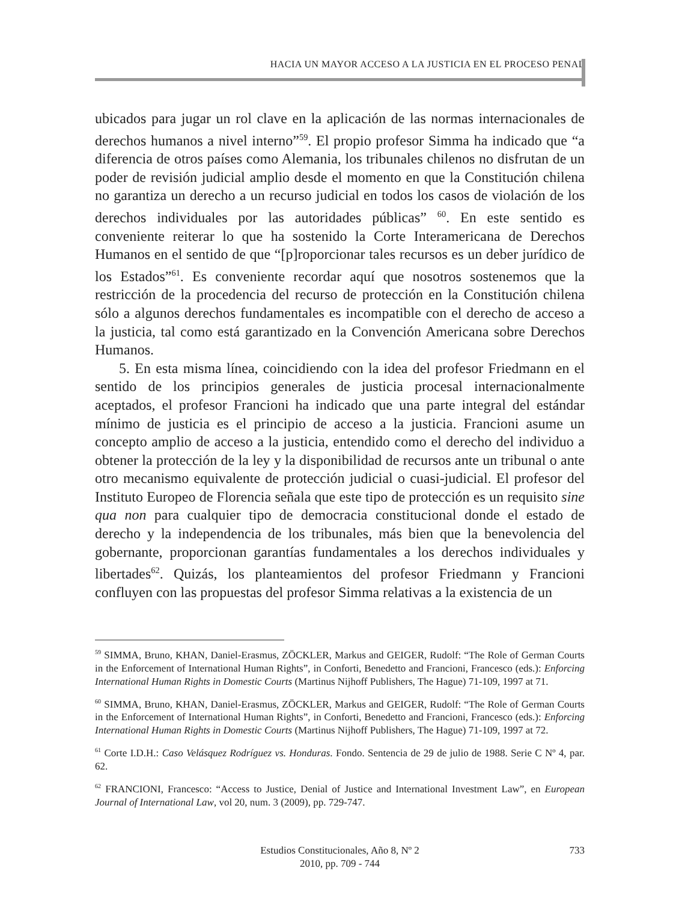HACIA UN MAYOR ACCESO A LA JUSTICIA EN EL PROCESO PENAL
ubicados para jugar un rol clave en la aplicación de las normas internacionales de derechos humanos a nivel interno”<sup>59</sup>. El propio profesor Simma ha indicado que “a diferencia de otros países como Alemania, los tribunales chilenos no disfrutan de un poder de revisión judicial amplio desde el momento en que la Constitución chilena no garantiza un derecho a un recurso judicial en todos los casos de violación de los derechos individuales por las autoridades públicas” <sup>60</sup>. En este sentido es conveniente reiterar lo que ha sostenido la Corte Interamericana de Derechos Humanos en el sentido de que “[p]roporcionar tales recursos es un deber jurídico de los Estados”<sup>61</sup>. Es conveniente recordar aquí que nosotros sostenemos que la restricción de la procedencia del recurso de protección en la Constitución chilena sólo a algunos derechos fundamentales es incompatible con el derecho de acceso a la justicia, tal como está garantizado en la Convención Americana sobre Derechos Humanos.
5. En esta misma línea, coincidiendo con la idea del profesor Friedmann en el sentido de los principios generales de justicia procesal internacionalmente aceptados, el profesor Francioni ha indicado que una parte integral del estándar mínimo de justicia es el principio de acceso a la justicia. Francioni asume un concepto amplio de acceso a la justicia, entendido como el derecho del individuo a obtener la protección de la ley y la disponibilidad de recursos ante un tribunal o ante otro mecanismo equivalente de protección judicial o cuasi-judicial. El profesor del Instituto Europeo de Florencia señala que este tipo de protección es un requisito sine qua non para cualquier tipo de democracia constitucional donde el estado de derecho y la independencia de los tribunales, más bien que la benevolencia del gobernante, proporcionan garantías fundamentales a los derechos individuales y libertades<sup>62</sup>. Quizás, los planteamientos del profesor Friedmann y Francioni confluyen con las propuestas del profesor Simma relativas a la existencia de un
<sup>59</sup> SIMMA, Bruno, KHAN, Daniel-Erasmus, ZÖCKLER, Markus and GEIGER, Rudolf: “The Role of German Courts in the Enforcement of International Human Rights”, in Conforti, Benedetto and Francioni, Francesco (eds.): Enforcing International Human Rights in Domestic Courts (Martinus Nijhoff Publishers, The Hague) 71-109, 1997 at 71.
<sup>60</sup> SIMMA, Bruno, KHAN, Daniel-Erasmus, ZÖCKLER, Markus and GEIGER, Rudolf: “The Role of German Courts in the Enforcement of International Human Rights”, in Conforti, Benedetto and Francioni, Francesco (eds.): Enforcing International Human Rights in Domestic Courts (Martinus Nijhoff Publishers, The Hague) 71-109, 1997 at 72.
<sup>61</sup> Corte I.D.H.: Caso Velásquez Rodríguez vs. Honduras. Fondo. Sentencia de 29 de julio de 1988. Serie C Nº 4, par. 62.
<sup>62</sup> FRANCIONI, Francesco: “Access to Justice, Denial of Justice and International Investment Law”, en European Journal of International Law, vol 20, num. 3 (2009), pp. 729-747.
Estudios Constitucionales, Año 8, Nº 2
2010, pp. 709 - 744
733